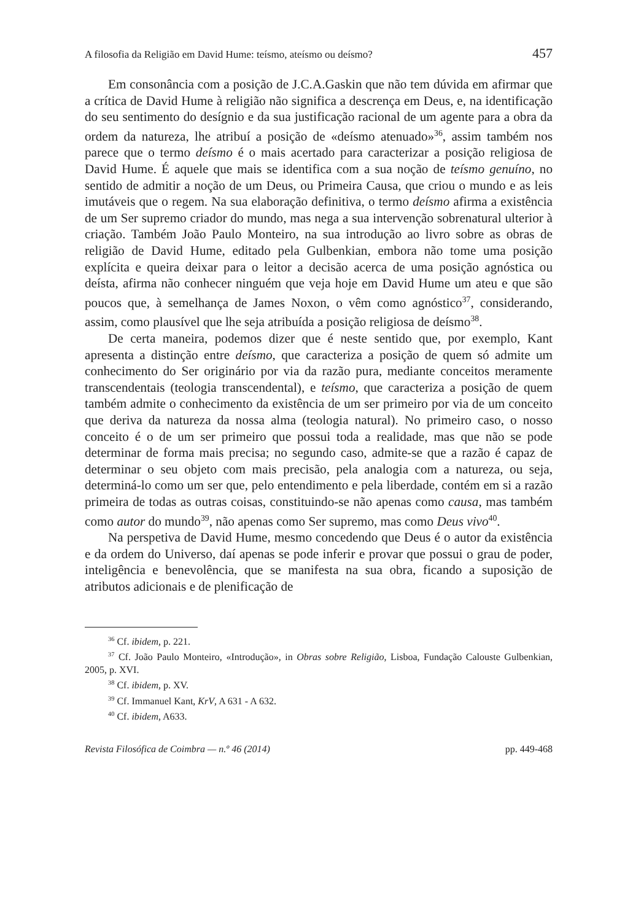A filosofia da Religião em David Hume: teísmo, ateísmo ou deísmo? 457
Em consonância com a posição de J.C.A.Gaskin que não tem dúvida em afirmar que a crítica de David Hume à religião não significa a descrença em Deus, e, na identificação do seu sentimento do desígnio e da sua justificação racional de um agente para a obra da ordem da natureza, lhe atribuí a posição de «deísmo atenuado»<sup>36</sup>, assim também nos parece que o termo deísmo é o mais acertado para caracterizar a posição religiosa de David Hume. É aquele que mais se identifica com a sua noção de teísmo genuíno, no sentido de admitir a noção de um Deus, ou Primeira Causa, que criou o mundo e as leis imutáveis que o regem. Na sua elaboração definitiva, o termo deísmo afirma a existência de um Ser supremo criador do mundo, mas nega a sua intervenção sobrenatural ulterior à criação. Também João Paulo Monteiro, na sua introdução ao livro sobre as obras de religião de David Hume, editado pela Gulbenkian, embora não tome uma posição explícita e queira deixar para o leitor a decisão acerca de uma posição agnóstica ou deísta, afirma não conhecer ninguém que veja hoje em David Hume um ateu e que são poucos que, à semelhança de James Noxon, o vêm como agnóstico<sup>37</sup>, considerando, assim, como plausível que lhe seja atribuída a posição religiosa de deísmo<sup>38</sup>.
De certa maneira, podemos dizer que é neste sentido que, por exemplo, Kant apresenta a distinção entre deísmo, que caracteriza a posição de quem só admite um conhecimento do Ser originário por via da razão pura, mediante conceitos meramente transcendentais (teologia transcendental), e teísmo, que caracteriza a posição de quem também admite o conhecimento da existência de um ser primeiro por via de um conceito que deriva da natureza da nossa alma (teologia natural). No primeiro caso, o nosso conceito é o de um ser primeiro que possui toda a realidade, mas que não se pode determinar de forma mais precisa; no segundo caso, admite-se que a razão é capaz de determinar o seu objeto com mais precisão, pela analogia com a natureza, ou seja, determiná-lo como um ser que, pelo entendimento e pela liberdade, contém em si a razão primeira de todas as outras coisas, constituindo-se não apenas como causa, mas também como autor do mundo<sup>39</sup>, não apenas como Ser supremo, mas como Deus vivo<sup>40</sup>.
Na perspetiva de David Hume, mesmo concedendo que Deus é o autor da existência e da ordem do Universo, daí apenas se pode inferir e provar que possui o grau de poder, inteligência e benevolência, que se manifesta na sua obra, ficando a suposição de atributos adicionais e de plenificação de
<sup>36</sup> Cf. ibidem, p. 221.
<sup>37</sup> Cf. João Paulo Monteiro, «Introdução», in Obras sobre Religião, Lisboa, Fundação Calouste Gulbenkian, 2005, p. XVI.
<sup>38</sup> Cf. ibidem, p. XV.
<sup>39</sup> Cf. Immanuel Kant, KrV, A 631 - A 632.
<sup>40</sup> Cf. ibidem, A633.
Revista Filosófica de Coimbra — n.º 46 (2014) pp. 449-468